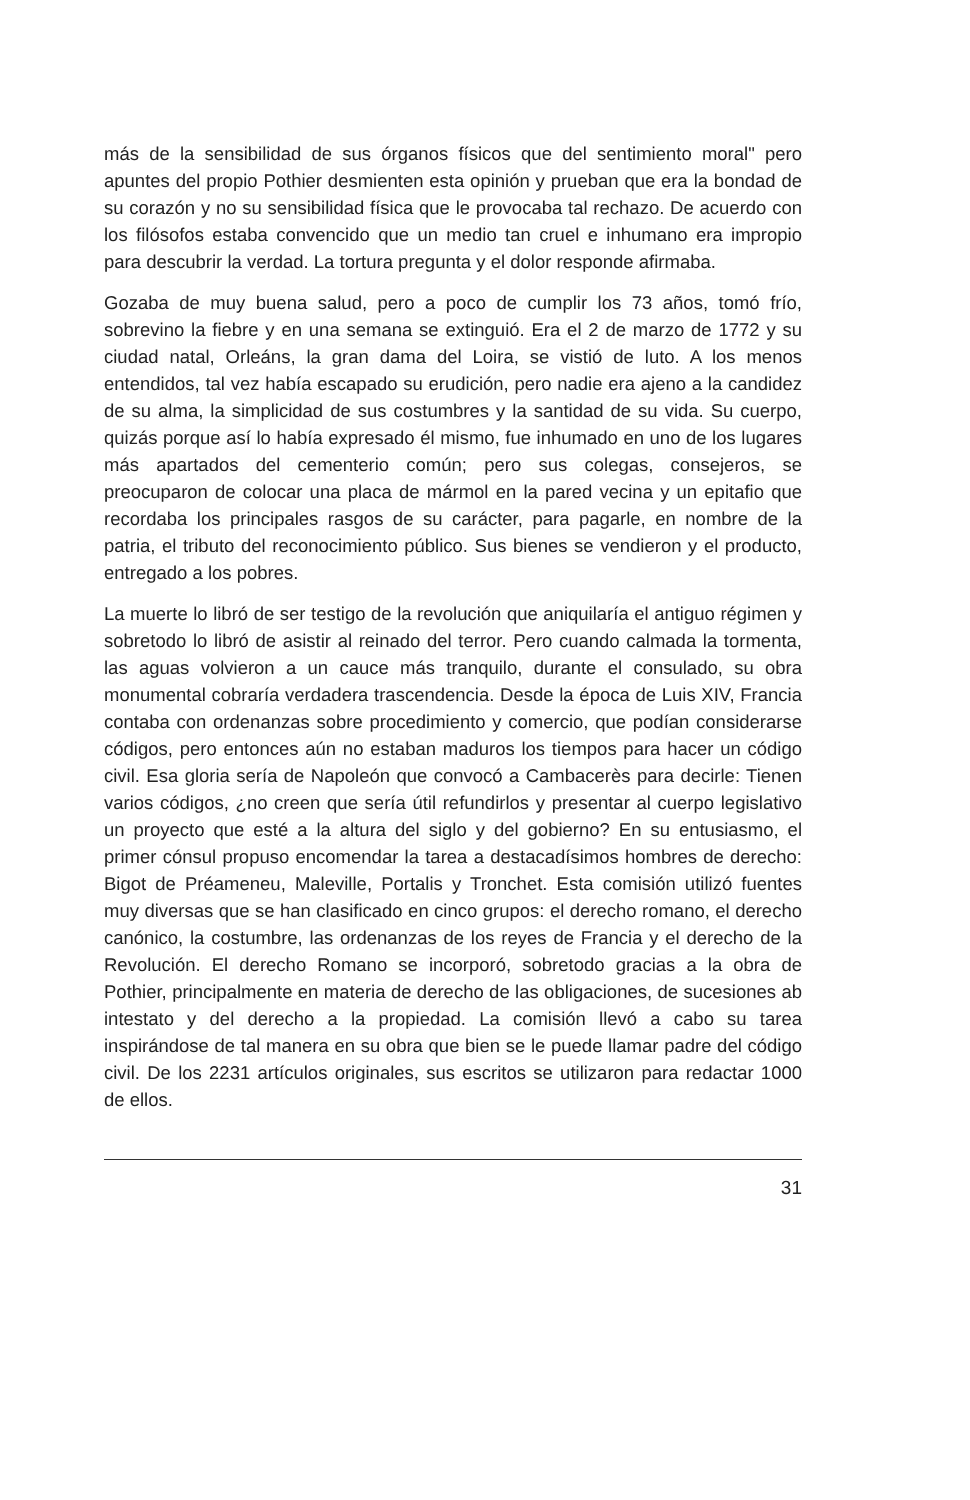más de la sensibilidad de sus órganos físicos que del sentimiento moral" pero apuntes del propio Pothier desmienten esta opinión y prueban que era la bondad de su corazón y no su sensibilidad física que le provocaba tal rechazo. De acuerdo con los filósofos estaba convencido que un medio tan cruel e inhumano era impropio para descubrir la verdad. La tortura pregunta y el dolor responde afirmaba.
Gozaba de muy buena salud, pero a poco de cumplir los 73 años, tomó frío, sobrevino la fiebre y en una semana se extinguió. Era el 2 de marzo de 1772 y su ciudad natal, Orleáns, la gran dama del Loira, se vistió de luto. A los menos entendidos, tal vez había escapado su erudición, pero nadie era ajeno a la candidez de su alma, la simplicidad de sus costumbres y la santidad de su vida. Su cuerpo, quizás porque así lo había expresado él mismo, fue inhumado en uno de los lugares más apartados del cementerio común; pero sus colegas, consejeros, se preocuparon de colocar una placa de mármol en la pared vecina y un epitafio que recordaba los principales rasgos de su carácter, para pagarle, en nombre de la patria, el tributo del reconocimiento público. Sus bienes se vendieron y el producto, entregado a los pobres.
La muerte lo libró de ser testigo de la revolución que aniquilaría el antiguo régimen y sobretodo lo libró de asistir al reinado del terror. Pero cuando calmada la tormenta, las aguas volvieron a un cauce más tranquilo, durante el consulado, su obra monumental cobraría verdadera trascendencia. Desde la época de Luis XIV, Francia contaba con ordenanzas sobre procedimiento y comercio, que podían considerarse códigos, pero entonces aún no estaban maduros los tiempos para hacer un código civil. Esa gloria sería de Napoleón que convocó a Cambacerès para decirle: Tienen varios códigos, ¿no creen que sería útil refundirlos y presentar al cuerpo legislativo un proyecto que esté a la altura del siglo y del gobierno? En su entusiasmo, el primer cónsul propuso encomendar la tarea a destacadísimos hombres de derecho: Bigot de Préameneu, Maleville, Portalis y Tronchet. Esta comisión utilizó fuentes muy diversas que se han clasificado en cinco grupos: el derecho romano, el derecho canónico, la costumbre, las ordenanzas de los reyes de Francia y el derecho de la Revolución. El derecho Romano se incorporó, sobretodo gracias a la obra de Pothier, principalmente en materia de derecho de las obligaciones, de sucesiones ab intestato y del derecho a la propiedad. La comisión llevó a cabo su tarea inspirándose de tal manera en su obra que bien se le puede llamar padre del código civil. De los 2231 artículos originales, sus escritos se utilizaron para redactar 1000 de ellos.
31